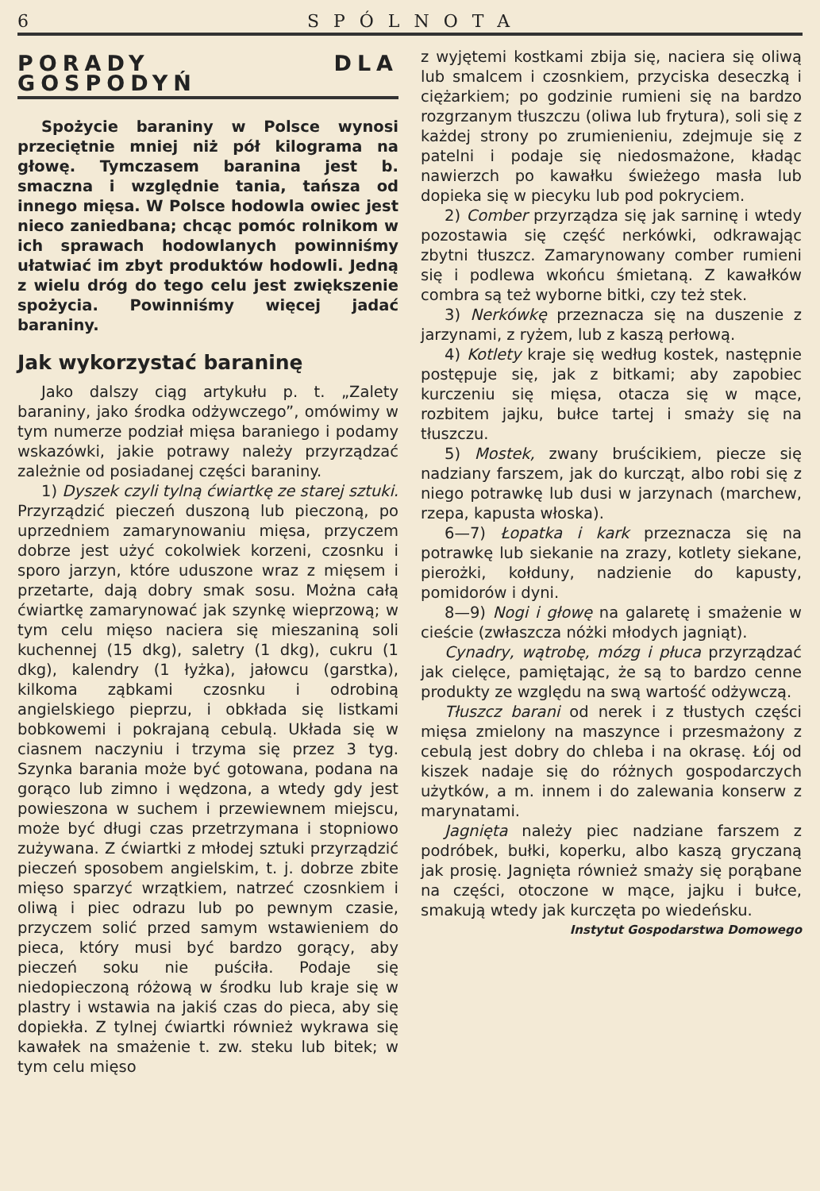6 SPÓLNOTA
PORADY DLA GOSPODYŃ
Spożycie baraniny w Polsce wynosi przeciętnie mniej niż pół kilograma na głowę. Tymczasem baranina jest b. smaczna i względnie tania, tańsza od innego mięsa. W Polsce hodowla owiec jest nieco zaniedbana; chcąc pomóc rolnikom w ich sprawach hodowlanych powinniśmy ułatwiać im zbyt produktów hodowli. Jedną z wielu dróg do tego celu jest zwiększenie spożycia. Powinniśmy więcej jadać baraniny.
Jak wykorzystać baraninę
Jako dalszy ciąg artykułu p. t. „Zalety baraniny, jako środka odżywczego”, omówimy w tym numerze podział mięsa baraniego i podamy wskazówki, jakie potrawy należy przyrządzać zależnie od posiadanej części baraniny.
1) Dyszek czyli tylną ćwiartkę ze starej sztuki. Przyrządzić pieczeń duszoną lub pieczoną, po uprzedniem zamarynowaniu mięsa, przyczem dobrze jest użyć cokolwiek korzeni, czosnku i sporo jarzyn, które uduszone wraz z mięsem i przetarte, dają dobry smak sosu. Można całą ćwiartkę zamarynować jak szynkę wieprzową; w tym celu mięso naciera się mieszaniną soli kuchennej (15 dkg), saletry (1 dkg), cukru (1 dkg), kalendry (1 łyżka), jałowcu (garstka), kilkoma ząbkami czosnku i odrobiną angielskiego pieprzu, i obkłada się listkami bobkowemi i pokrajaną cebulą. Układa się w ciasnem naczyniu i trzyma się przez 3 tyg. Szynka barania może być gotowana, podana na gorąco lub zimno i wędzona, a wtedy gdy jest powieszona w suchem i przewiewnem miejscu, może być długi czas przetrzymana i stopniowo zużywana. Z ćwiartki z młodej sztuki przyrządzić pieczeń sposobem angielskim, t. j. dobrze zbite mięso sparzyć wrzątkiem, natrzeć czosnkiem i oliwą i piec odrazu lub po pewnym czasie, przyczem solić przed samym wstawieniem do pieca, który musi być bardzo gorący, aby pieczeń soku nie puściła. Podaje się niedopieczoną różową w środku lub kraje się w plastry i wstawia na jakiś czas do pieca, aby się dopiekła. Z tylnej ćwiartki również wykrawa się kawałek na smażenie t. zw. steku lub bitek; w tym celu mięso
z wyjętemi kostkami zbija się, naciera się oliwą lub smalcem i czosnkiem, przyciska deseczką i ciężarkiem; po godzinie rumieni się na bardzo rozgrzanym tłuszczu (oliwa lub frytura), soli się z każdej strony po zrumienieniu, zdejmuje się z patelni i podaje się niedosmażone, kładąc nawierzch po kawałku świeżego masła lub dopieka się w piecyku lub pod pokryciem.
2) Comber przyrządza się jak sarninę i wtedy pozostawia się część nerkówki, odkrawając zbytni tłuszcz. Zamarynowany comber rumieni się i podlewa wkońcu śmietaną. Z kawałków combra są też wyborne bitki, czy też stek.
3) Nerkówkę przeznacza się na duszenie z jarzynami, z ryżem, lub z kaszą perłową.
4) Kotlety kraje się według kostek, następnie postępuje się, jak z bitkami; aby zapobiec kurczeniu się mięsa, otacza się w mące, rozbitem jajku, bułce tartej i smaży się na tłuszczu.
5) Mostek, zwany bruścikiem, piecze się nadziany farszem, jak do kurcząt, albo robi się z niego potrawkę lub dusi w jarzynach (marchew, rzepa, kapusta włoska).
6—7) Łopatka i kark przeznacza się na potrawkę lub siekanie na zrazy, kotlety siekane, pierożki, kołduny, nadzienie do kapusty, pomidorów i dyni.
8—9) Nogi i głowę na galaretę i smażenie w cieście (zwłaszcza nóżki młodych jagniąt).
Cynadry, wątrobę, mózg i płuca przyrządzać jak cielęce, pamiętając, że są to bardzo cenne produkty ze względu na swą wartość odżywczą.
Tłuszcz barani od nerek i z tłustych części mięsa zmielony na maszynce i przesmażony z cebulą jest dobry do chleba i na okrasę. Łój od kiszek nadaje się do różnych gospodarczych użytków, a m. innem i do zalewania konserw z marynatami.
Jagnięta należy piec nadziane farszem z podróbek, bułki, koperku, albo kaszą gryczaną jak prosię. Jagnięta również smaży się porąbane na części, otoczone w mące, jajku i bułce, smakują wtedy jak kurczęta po wiedeńsku.
Instytut Gospodarstwa Domowego